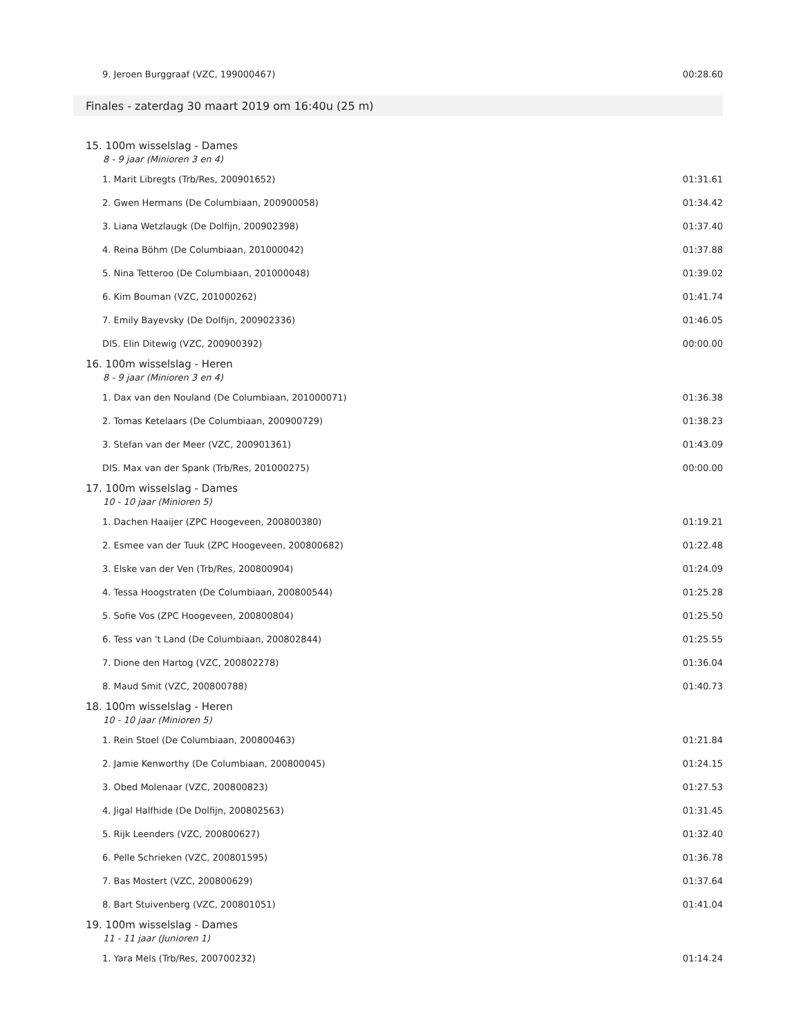| 9. Jeroen Burggraaf (VZC, 199000467) | 00:28.60 |
Finales - zaterdag 30 maart 2019 om 16:40u (25 m)
15. 100m wisselslag - Dames
8 - 9 jaar (Minioren 3 en 4)
| 1. Marit Libregts (Trb/Res, 200901652) | 01:31.61 |
| 2. Gwen Hermans (De Columbiaan, 200900058) | 01:34.42 |
| 3. Liana Wetzlaugk (De Dolfijn, 200902398) | 01:37.40 |
| 4. Reina Böhm (De Columbiaan, 201000042) | 01:37.88 |
| 5. Nina Tetteroo (De Columbiaan, 201000048) | 01:39.02 |
| 6. Kim Bouman (VZC, 201000262) | 01:41.74 |
| 7. Emily Bayevsky (De Dolfijn, 200902336) | 01:46.05 |
| DIS. Elin Ditewig (VZC, 200900392) | 00:00.00 |
16. 100m wisselslag - Heren
8 - 9 jaar (Minioren 3 en 4)
| 1. Dax van den Nouland (De Columbiaan, 201000071) | 01:36.38 |
| 2. Tomas Ketelaars (De Columbiaan, 200900729) | 01:38.23 |
| 3. Stefan van der Meer (VZC, 200901361) | 01:43.09 |
| DIS. Max van der Spank (Trb/Res, 201000275) | 00:00.00 |
17. 100m wisselslag - Dames
10 - 10 jaar (Minioren 5)
| 1. Dachen Haaijer (ZPC Hoogeveen, 200800380) | 01:19.21 |
| 2. Esmee van der Tuuk (ZPC Hoogeveen, 200800682) | 01:22.48 |
| 3. Elske van der Ven (Trb/Res, 200800904) | 01:24.09 |
| 4. Tessa Hoogstraten (De Columbiaan, 200800544) | 01:25.28 |
| 5. Sofie Vos (ZPC Hoogeveen, 200800804) | 01:25.50 |
| 6. Tess van 't Land (De Columbiaan, 200802844) | 01:25.55 |
| 7. Dione den Hartog (VZC, 200802278) | 01:36.04 |
| 8. Maud Smit (VZC, 200800788) | 01:40.73 |
18. 100m wisselslag - Heren
10 - 10 jaar (Minioren 5)
| 1. Rein Stoel (De Columbiaan, 200800463) | 01:21.84 |
| 2. Jamie Kenworthy (De Columbiaan, 200800045) | 01:24.15 |
| 3. Obed Molenaar (VZC, 200800823) | 01:27.53 |
| 4. Jigal Halfhide (De Dolfijn, 200802563) | 01:31.45 |
| 5. Rijk Leenders (VZC, 200800627) | 01:32.40 |
| 6. Pelle Schrieken (VZC, 200801595) | 01:36.78 |
| 7. Bas Mostert (VZC, 200800629) | 01:37.64 |
| 8. Bart Stuivenberg (VZC, 200801051) | 01:41.04 |
19. 100m wisselslag - Dames
11 - 11 jaar (Junioren 1)
| 1. Yara Mels (Trb/Res, 200700232) | 01:14.24 |